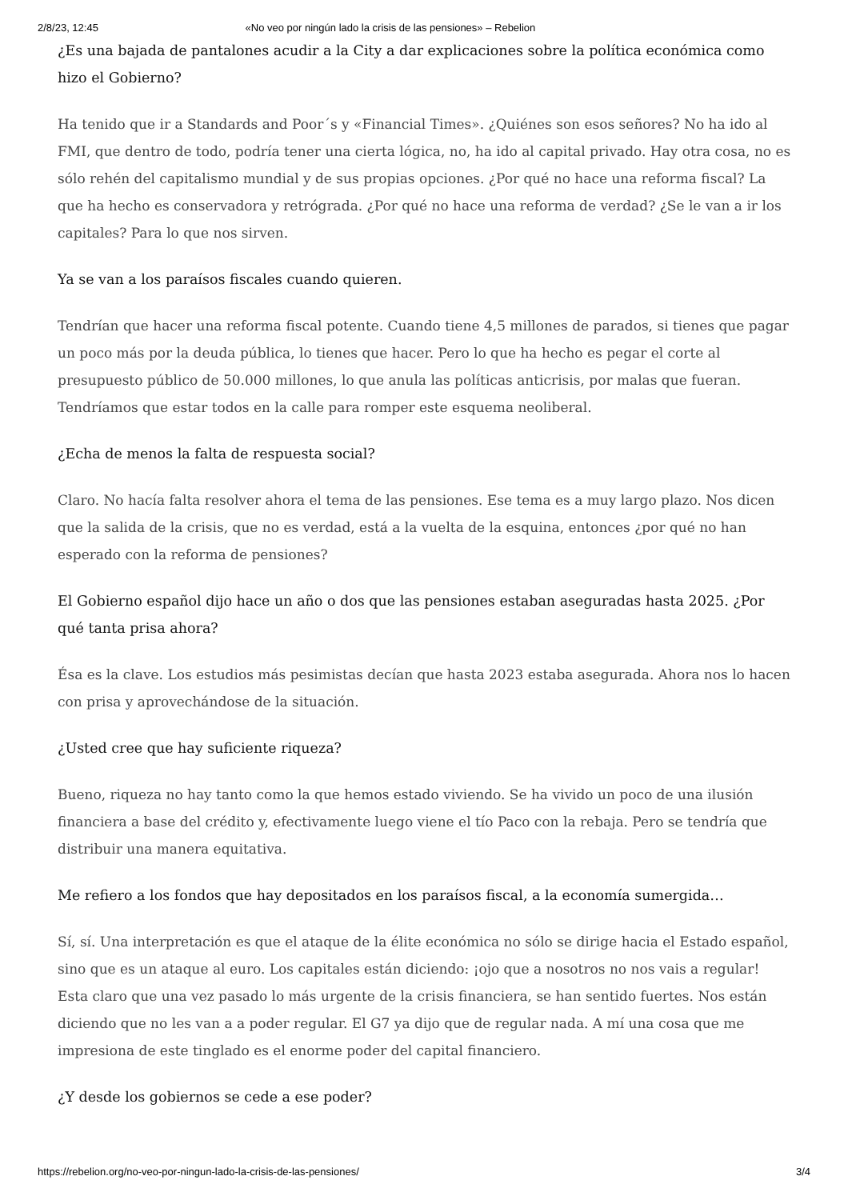2/8/23, 12:45 «No veo por ningún lado la crisis de las pensiones» – Rebelion
¿Es una bajada de pantalones acudir a la City a dar explicaciones sobre la política económica como hizo el Gobierno?
Ha tenido que ir a Standards and Poor´s y «Financial Times». ¿Quiénes son esos señores? No ha ido al FMI, que dentro de todo, podría tener una cierta lógica, no, ha ido al capital privado. Hay otra cosa, no es sólo rehén del capitalismo mundial y de sus propias opciones. ¿Por qué no hace una reforma fiscal? La que ha hecho es conservadora y retrógrada. ¿Por qué no hace una reforma de verdad? ¿Se le van a ir los capitales? Para lo que nos sirven.
Ya se van a los paraísos fiscales cuando quieren.
Tendrían que hacer una reforma fiscal potente. Cuando tiene 4,5 millones de parados, si tienes que pagar un poco más por la deuda pública, lo tienes que hacer. Pero lo que ha hecho es pegar el corte al presupuesto público de 50.000 millones, lo que anula las políticas anticrisis, por malas que fueran. Tendríamos que estar todos en la calle para romper este esquema neoliberal.
¿Echa de menos la falta de respuesta social?
Claro. No hacía falta resolver ahora el tema de las pensiones. Ese tema es a muy largo plazo. Nos dicen que la salida de la crisis, que no es verdad, está a la vuelta de la esquina, entonces ¿por qué no han esperado con la reforma de pensiones?
El Gobierno español dijo hace un año o dos que las pensiones estaban aseguradas hasta 2025. ¿Por qué tanta prisa ahora?
Ésa es la clave. Los estudios más pesimistas decían que hasta 2023 estaba asegurada. Ahora nos lo hacen con prisa y aprovechándose de la situación.
¿Usted cree que hay suficiente riqueza?
Bueno, riqueza no hay tanto como la que hemos estado viviendo. Se ha vivido un poco de una ilusión financiera a base del crédito y, efectivamente luego viene el tío Paco con la rebaja. Pero se tendría que distribuir una manera equitativa.
Me refiero a los fondos que hay depositados en los paraísos fiscal, a la economía sumergida…
Sí, sí. Una interpretación es que el ataque de la élite económica no sólo se dirige hacia el Estado español, sino que es un ataque al euro. Los capitales están diciendo: ¡ojo que a nosotros no nos vais a regular! Esta claro que una vez pasado lo más urgente de la crisis financiera, se han sentido fuertes. Nos están diciendo que no les van a a poder regular. El G7 ya dijo que de regular nada. A mí una cosa que me impresiona de este tinglado es el enorme poder del capital financiero.
¿Y desde los gobiernos se cede a ese poder?
https://rebelion.org/no-veo-por-ningun-lado-la-crisis-de-las-pensiones/ 3/4